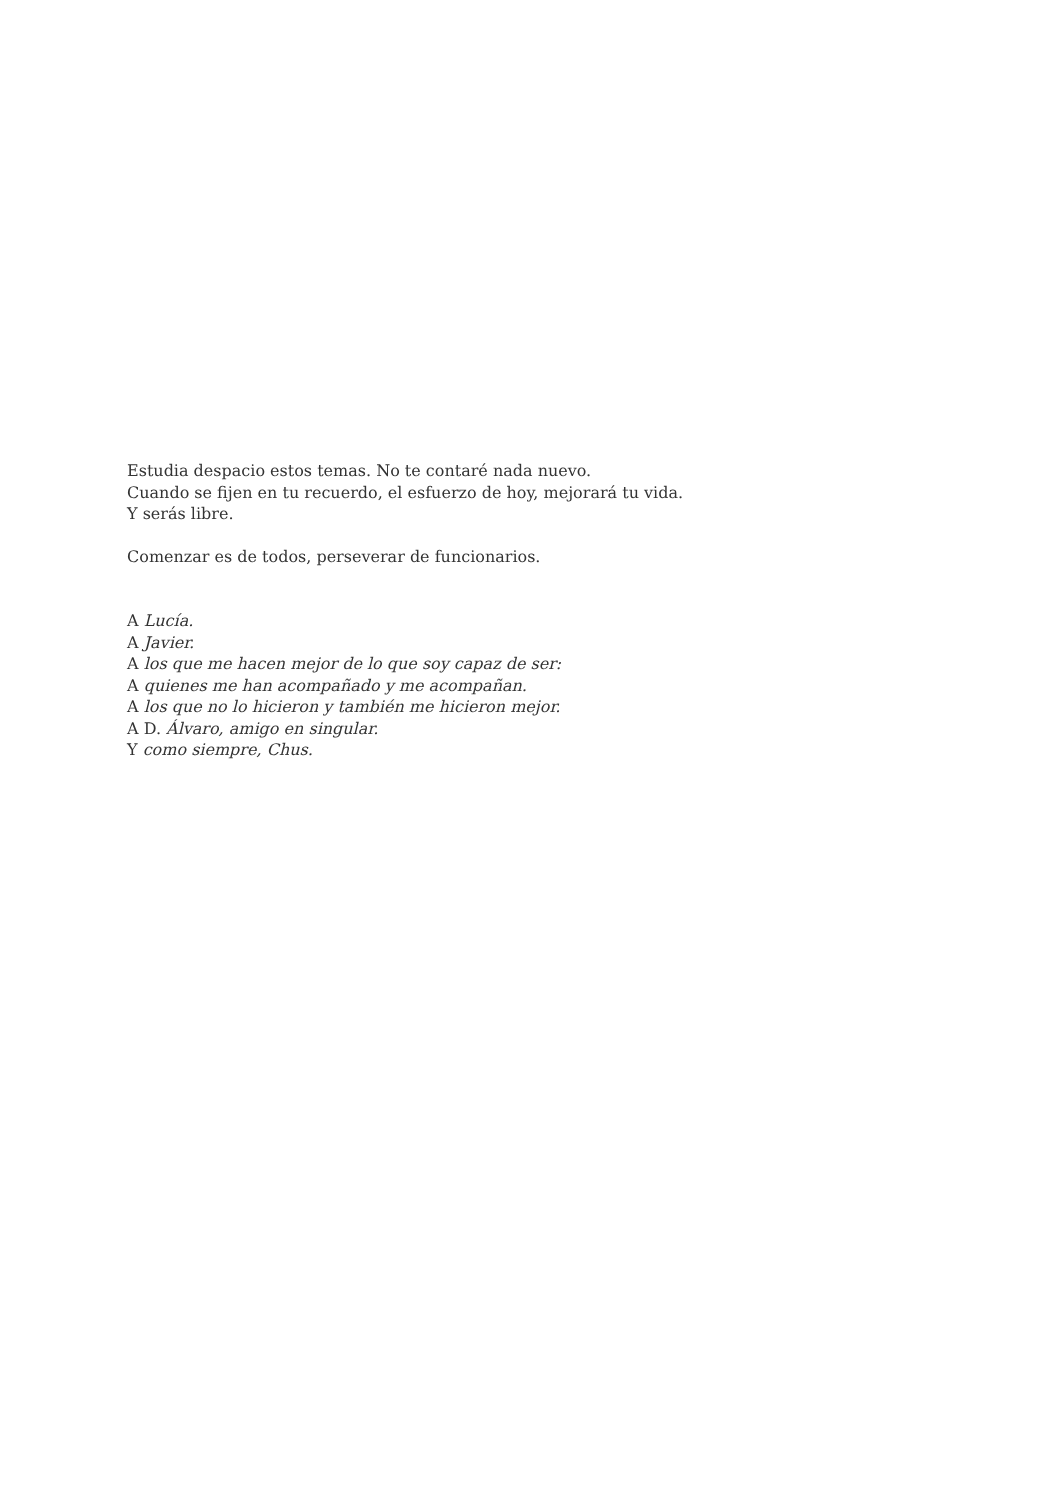Estudia despacio estos temas. No te contaré nada nuevo.
Cuando se fijen en tu recuerdo, el esfuerzo de hoy, mejorará tu vida.
Y serás libre.
Comenzar es de todos, perseverar de funcionarios.
A Lucía.
A Javier.
A los que me hacen mejor de lo que soy capaz de ser:
A quienes me han acompañado y me acompañan.
A los que no lo hicieron y también me hicieron mejor.
A D. Álvaro, amigo en singular.
Y como siempre, Chus.